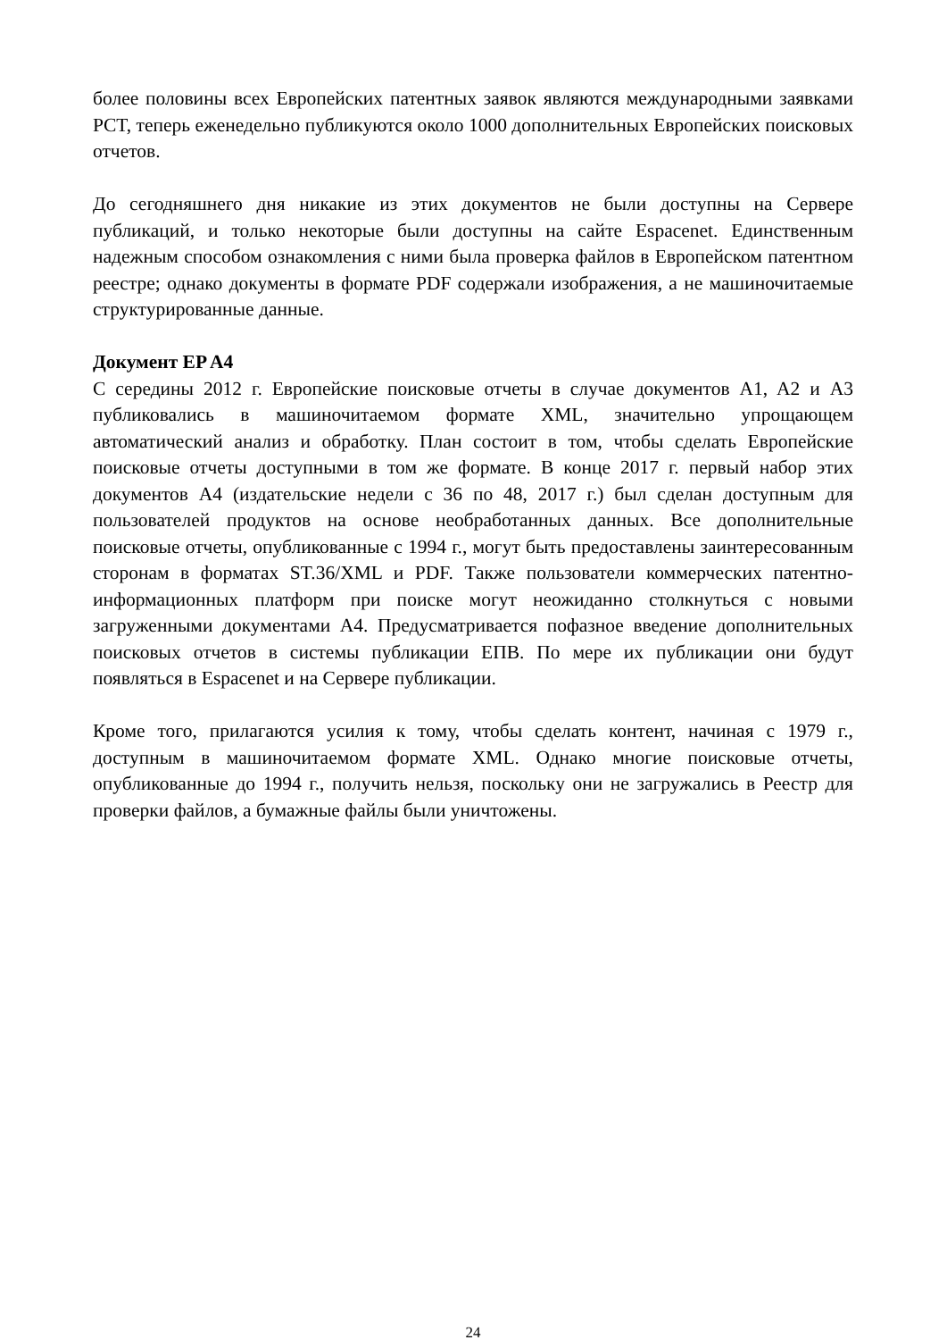более половины всех Европейских патентных заявок являются международными заявками PCT, теперь еженедельно публикуются около 1000 дополнительных Европейских поисковых отчетов.
До сегодняшнего дня никакие из этих документов не были доступны на Сервере публикаций, и только некоторые были доступны на сайте Espacenet. Единственным надежным способом ознакомления с ними была проверка файлов в Европейском патентном реестре; однако документы в формате PDF содержали изображения, а не машиночитаемые структурированные данные.
Документ EP A4
С середины 2012 г. Европейские поисковые отчеты в случае документов A1, A2 и A3 публиковались в машиночитаемом формате XML, значительно упрощающем автоматический анализ и обработку. План состоит в том, чтобы сделать Европейские поисковые отчеты доступными в том же формате. В конце 2017 г. первый набор этих документов A4 (издательские недели с 36 по 48, 2017 г.) был сделан доступным для пользователей продуктов на основе необработанных данных. Все дополнительные поисковые отчеты, опубликованные с 1994 г., могут быть предоставлены заинтересованным сторонам в форматах ST.36/XML и PDF. Также пользователи коммерческих патентно-информационных платформ при поиске могут неожиданно столкнуться с новыми загруженными документами A4. Предусматривается пофазное введение дополнительных поисковых отчетов в системы публикации ЕПВ. По мере их публикации они будут появляться в Espacenet и на Сервере публикации.
Кроме того, прилагаются усилия к тому, чтобы сделать контент, начиная с 1979 г., доступным в машиночитаемом формате XML. Однако многие поисковые отчеты, опубликованные до 1994 г., получить нельзя, поскольку они не загружались в Реестр для проверки файлов, а бумажные файлы были уничтожены.
24